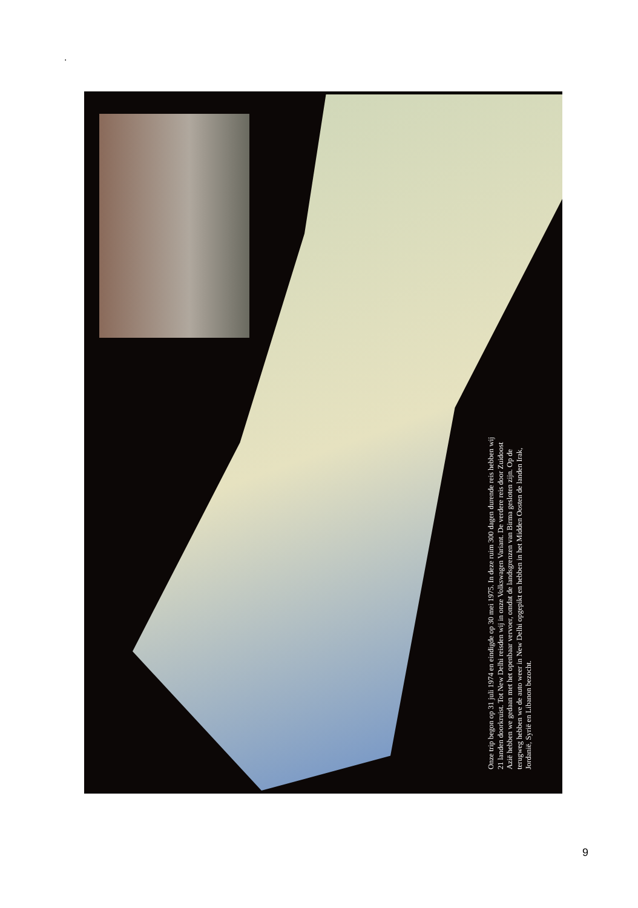.
Onze trip begon op 31 juli 1974 en eindigde op 30 mei 1975. In deze ruim 300 dagen durende reis hebben wij 21 landen doorkruist. Tot New Delhi reisden wij in onze Volkswagen Variant. De verdere reis door Zuidoost Azië hebben we gedaan met het openbaar vervoer, omdat de landsgrenzen van Birma gesloten zijn. Op de terugweg hebben we de auto weer in New Delhi opgepikt en hebben in het Midden Oosten de landen Irak, Jordanië, Syrië en Libanon bezocht.
9